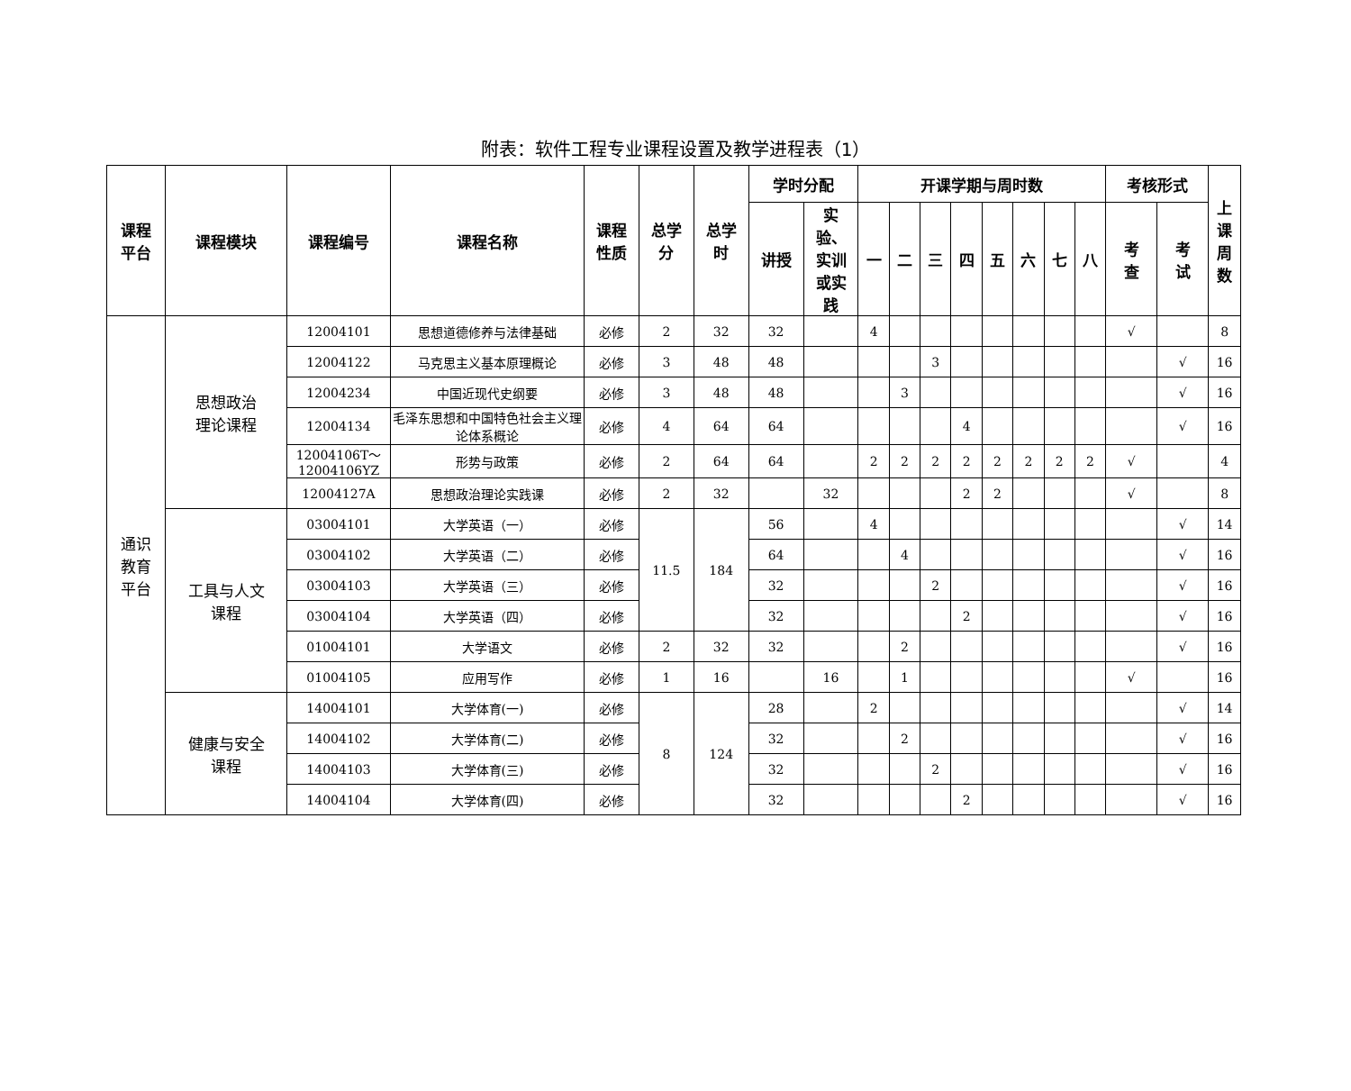附表：软件工程专业课程设置及教学进程表（1）
| 课程 平台 | 课程模块 | 课程编号 | 课程名称 | 课程 性质 | 总学 分 | 总学 时 | 学时分配 | | 开课学期与周时数 | | | | | | | | 考核形式 | | 上 课 周 数 |
| --- | --- | --- | --- | --- | --- | --- | --- | --- | --- | --- | --- | --- | --- | --- | --- | --- | --- | --- | --- |
| | | | | | | | 讲授 | 实 验、 实训 或实 践 | 一 | 二 | 三 | 四 | 五 | 六 | 七 | 八 | 考 查 | 考 试 | |
| 通识 教育 平台 | 思想政治 理论课程 | 12004101 | 思想道德修养与法律基础 | 必修 | 2 | 32 | 32 | | 4 | | | | | | | | √ | | 8 |
| | | 12004122 | 马克思主义基本原理概论 | 必修 | 3 | 48 | 48 | | | | 3 | | | | | | | √ | 16 |
| | | 12004234 | 中国近现代史纲要 | 必修 | 3 | 48 | 48 | | | 3 | | | | | | | | √ | 16 |
| | | 12004134 | 毛泽东思想和中国特色社会主义理论体系概论 | 必修 | 4 | 64 | 64 | | | | | 4 | | | | | | √ | 16 |
| | | 12004106T～ 12004106YZ | 形势与政策 | 必修 | 2 | 64 | 64 | | 2 | 2 | 2 | 2 | 2 | 2 | 2 | 2 | √ | | 4 |
| | | 12004127A | 思想政治理论实践课 | 必修 | 2 | 32 | | 32 | | | | 2 | 2 | | | | √ | | 8 |
| | 工具与人文 课程 | 03004101 | 大学英语（一） | 必修 | 11.5 | 184 | 56 | | 4 | | | | | | | | | √ | 14 |
| | | 03004102 | 大学英语（二） | 必修 | | | 64 | | | 4 | | | | | | | | √ | 16 |
| | | 03004103 | 大学英语（三） | 必修 | | | 32 | | | | 2 | | | | | | | √ | 16 |
| | | 03004104 | 大学英语（四） | 必修 | | | 32 | | | | | 2 | | | | | | √ | 16 |
| | | 01004101 | 大学语文 | 必修 | 2 | 32 | 32 | | | 2 | | | | | | | | √ | 16 |
| | | 01004105 | 应用写作 | 必修 | 1 | 16 | | 16 | | 1 | | | | | | | √ | | 16 |
| | 健康与安全 课程 | 14004101 | 大学体育(一) | 必修 | 8 | 124 | 28 | | 2 | | | | | | | | | √ | 14 |
| | | 14004102 | 大学体育(二) | 必修 | | | 32 | | | 2 | | | | | | | | √ | 16 |
| | | 14004103 | 大学体育(三) | 必修 | | | 32 | | | | 2 | | | | | | | √ | 16 |
| | | 14004104 | 大学体育(四) | 必修 | | | 32 | | | | | 2 | | | | | | √ | 16 |